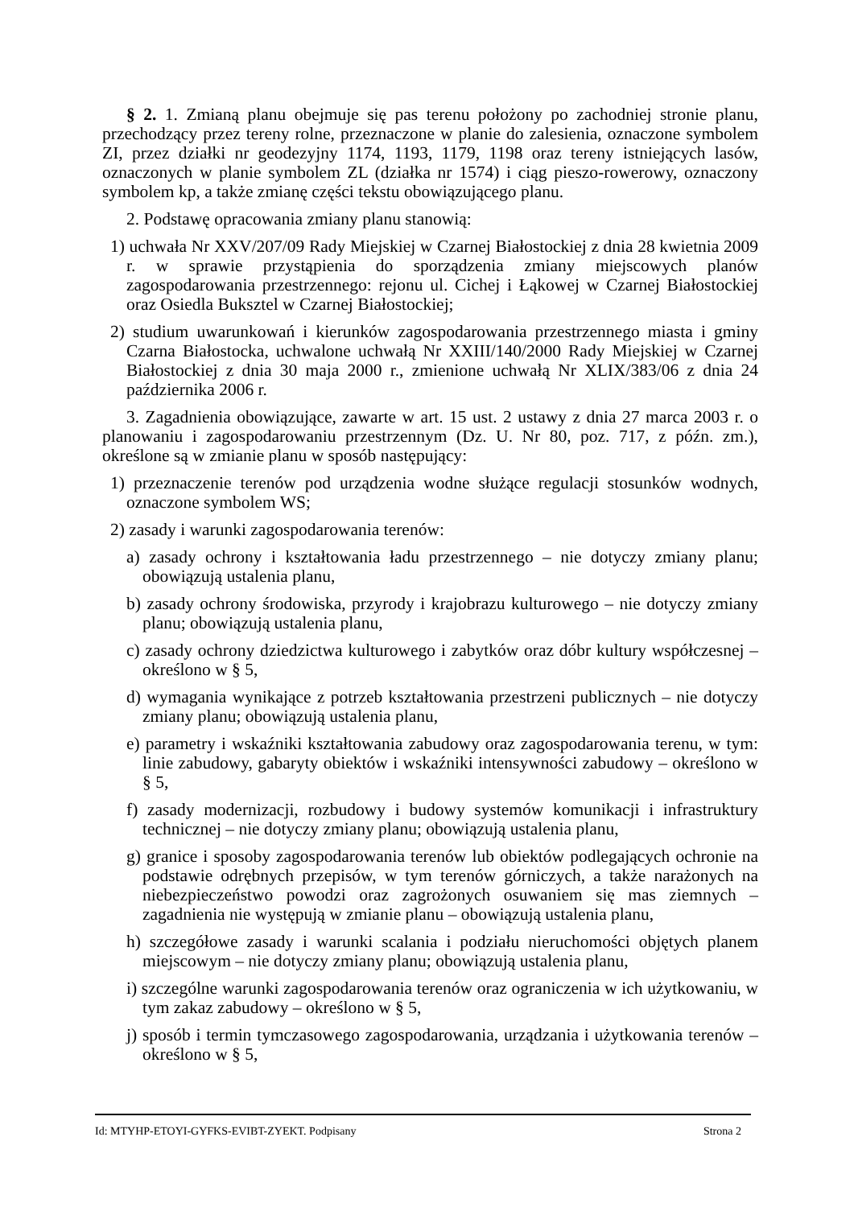§ 2. 1. Zmianą planu obejmuje się pas terenu położony po zachodniej stronie planu, przechodzący przez tereny rolne, przeznaczone w planie do zalesienia, oznaczone symbolem ZI, przez działki nr geodezyjny 1174, 1193, 1179, 1198 oraz tereny istniejących lasów, oznaczonych w planie symbolem ZL (działka nr 1574) i ciąg pieszo-rowerowy, oznaczony symbolem kp, a także zmianę części tekstu obowiązującego planu.
2. Podstawę opracowania zmiany planu stanowią:
1) uchwała Nr XXV/207/09 Rady Miejskiej w Czarnej Białostockiej z dnia 28 kwietnia 2009 r. w sprawie przystąpienia do sporządzenia zmiany miejscowych planów zagospodarowania przestrzennego: rejonu ul. Cichej i Łąkowej w Czarnej Białostockiej oraz Osiedla Buksztel w Czarnej Białostockiej;
2) studium uwarunkowań i kierunków zagospodarowania przestrzennego miasta i gminy Czarna Białostocka, uchwalone uchwałą Nr XXIII/140/2000 Rady Miejskiej w Czarnej Białostockiej z dnia 30 maja 2000 r., zmienione uchwałą Nr XLIX/383/06 z dnia 24 października 2006 r.
3. Zagadnienia obowiązujące, zawarte w art. 15 ust. 2 ustawy z dnia 27 marca 2003 r. o planowaniu i zagospodarowaniu przestrzennym (Dz. U. Nr 80, poz. 717, z późn. zm.), określone są w zmianie planu w sposób następujący:
1) przeznaczenie terenów pod urządzenia wodne służące regulacji stosunków wodnych, oznaczone symbolem WS;
2) zasady i warunki zagospodarowania terenów:
a) zasady ochrony i kształtowania ładu przestrzennego – nie dotyczy zmiany planu; obowiązują ustalenia planu,
b) zasady ochrony środowiska, przyrody i krajobrazu kulturowego – nie dotyczy zmiany planu; obowiązują ustalenia planu,
c) zasady ochrony dziedzictwa kulturowego i zabytków oraz dóbr kultury współczesnej – określono w § 5,
d) wymagania wynikające z potrzeb kształtowania przestrzeni publicznych – nie dotyczy zmiany planu; obowiązują ustalenia planu,
e) parametry i wskaźniki kształtowania zabudowy oraz zagospodarowania terenu, w tym: linie zabudowy, gabaryty obiektów i wskaźniki intensywności zabudowy – określono w § 5,
f) zasady modernizacji, rozbudowy i budowy systemów komunikacji i infrastruktury technicznej – nie dotyczy zmiany planu; obowiązują ustalenia planu,
g) granice i sposoby zagospodarowania terenów lub obiektów podlegających ochronie na podstawie odrębnych przepisów, w tym terenów górniczych, a także narażonych na niebezpieczeństwo powodzi oraz zagrożonych osuwaniem się mas ziemnych – zagadnienia nie występują w zmianie planu – obowiązują ustalenia planu,
h) szczegółowe zasady i warunki scalania i podziału nieruchomości objętych planem miejscowym – nie dotyczy zmiany planu; obowiązują ustalenia planu,
i) szczególne warunki zagospodarowania terenów oraz ograniczenia w ich użytkowaniu, w tym zakaz zabudowy – określono w § 5,
j) sposób i termin tymczasowego zagospodarowania, urządzania i użytkowania terenów – określono w § 5,
Id: MTYHP-ETOYI-GYFKS-EVIBT-ZYEKT. Podpisany Strona 2